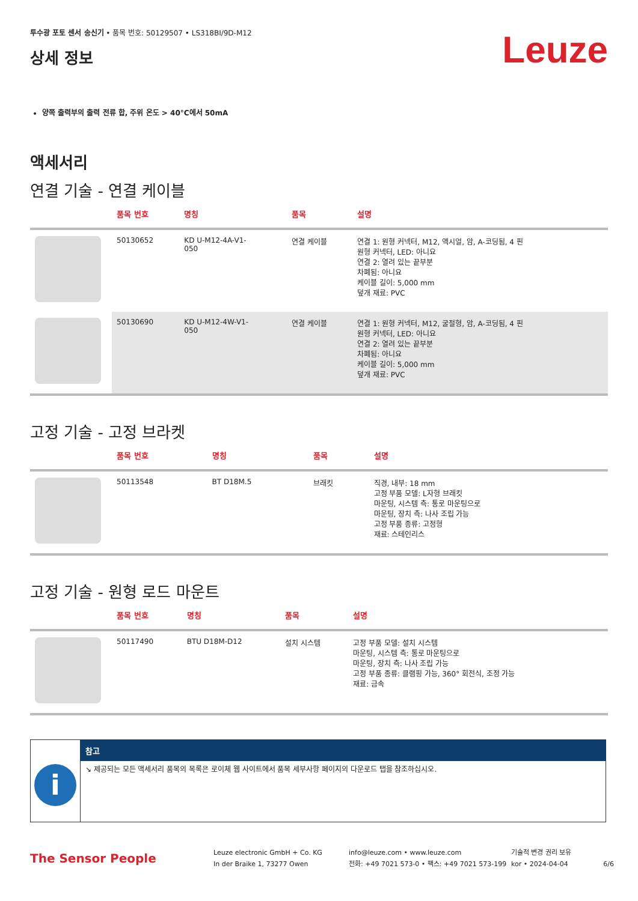투수광 포토 센서 송신기 • 품목 번호: 50129507 • LS318BI/9D-M12
상세 정보
Leuze
양쪽 출력부의 출력 전류 합, 주위 온도 > 40°C에서 50mA
액세서리
연결 기술 - 연결 케이블
| | 품목 번호 | 명칭 | 품목 | 설명 |
| --- | --- | --- | --- | --- |
| | 50130652 | KD U-M12-4A-V1- 050 | 연결 케이블 | 연결 1: 원형 커넥터, M12, 액시얼, 암, A-코딩됨, 4 핀 원형 커넥터, LED: 아니요 연결 2: 열려 있는 끝부분 차폐됨: 아니요 케이블 길이: 5,000 mm 덮개 재료: PVC |
| | 50130690 | KD U-M12-4W-V1- 050 | 연결 케이블 | 연결 1: 원형 커넥터, M12, 굴절형, 암, A-코딩됨, 4 핀 원형 커넥터, LED: 아니요 연결 2: 열려 있는 끝부분 차폐됨: 아니요 케이블 길이: 5,000 mm 덮개 재료: PVC |
고정 기술 - 고정 브라켓
| | 품목 번호 | 명칭 | 품목 | 설명 |
| --- | --- | --- | --- | --- |
| | 50113548 | BT D18M.5 | 브래킷 | 직경, 내부: 18 mm 고정 부품 모델: L자형 브래킷 마운팅, 시스템 측: 통로 마운팅으로 마운팅, 장치 측: 나사 조립 가능 고정 부품 종류: 고정형 재료: 스테인리스 |
고정 기술 - 원형 로드 마운트
| | 품목 번호 | 명칭 | 품목 | 설명 |
| --- | --- | --- | --- | --- |
| | 50117490 | BTU D18M-D12 | 설치 시스템 | 고정 부품 모델: 설치 시스템 마운팅, 시스템 측: 통로 마운팅으로 마운팅, 장치 측: 나사 조립 가능 고정 부품 종류: 클램핑 가능, 360° 회전식, 조정 가능 재료: 금속 |
i
참고
↘ 제공되는 모든 액세서리 품목의 목록은 로이체 웹 사이트에서 품목 세부사항 페이지의 다운로드 탭을 참조하십시오.
The Sensor People
Leuze electronic GmbH + Co. KG
In der Braike 1, 73277 Owen
info@leuze.com • www.leuze.com
전화: +49 7021 573-0 • 팩스: +49 7021 573-199
기술적 변경 권리 보유
kor • 2024-04-04
6/6